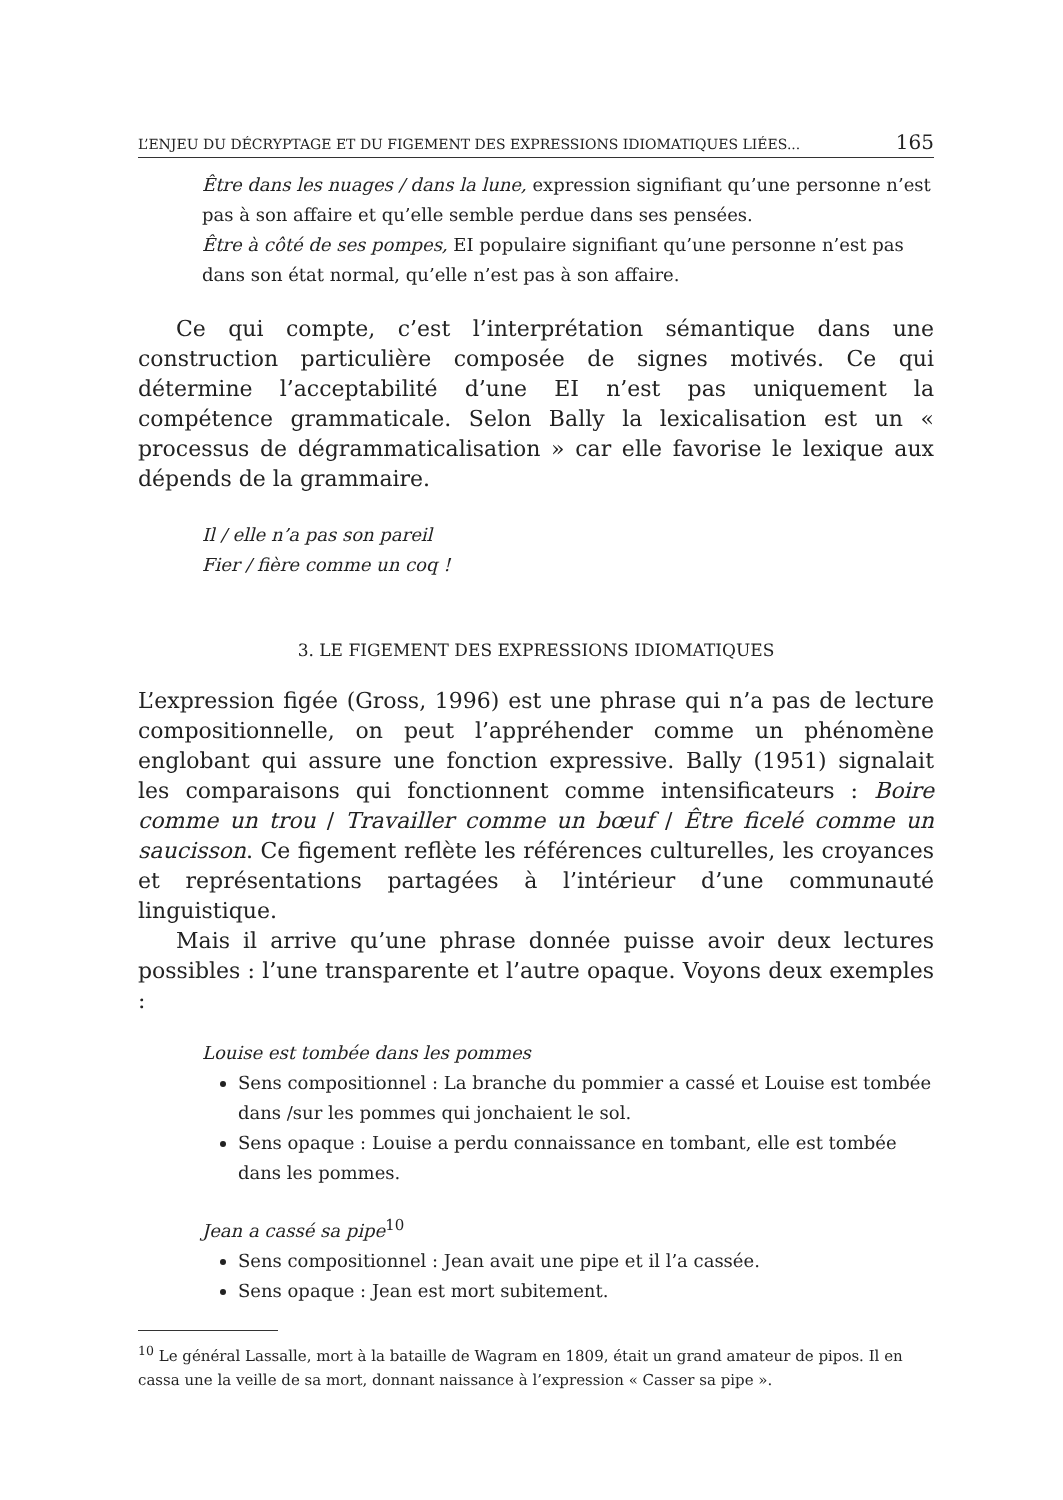L’ENJEU DU DÉCRYPTAGE ET DU FIGEMENT DES EXPRESSIONS IDIOMATIQUES LIÉES... 165
Être dans les nuages / dans la lune, expression signifiant qu’une personne n’est pas à son affaire et qu’elle semble perdue dans ses pensées.
Être à côté de ses pompes, EI populaire signifiant qu’une personne n’est pas dans son état normal, qu’elle n’est pas à son affaire.
Ce qui compte, c’est l’interprétation sémantique dans une construction particulière composée de signes motivés. Ce qui détermine l’acceptabilité d’une EI n’est pas uniquement la compétence grammaticale. Selon Bally la lexicalisation est un « processus de dégrammaticalisation » car elle favorise le lexique aux dépends de la grammaire.
Il / elle n’a pas son pareil
Fier / fière comme un coq !
3. LE FIGEMENT DES EXPRESSIONS IDIOMATIQUES
L’expression figée (Gross, 1996) est une phrase qui n’a pas de lecture compositionnelle, on peut l’appréhender comme un phénomène englobant qui assure une fonction expressive. Bally (1951) signalait les comparaisons qui fonctionnent comme intensificateurs : Boire comme un trou / Travailler comme un bœuf / Être ficelé comme un saucisson. Ce figement reflète les références culturelles, les croyances et représentations partagées à l’intérieur d’une communauté linguistique.
Mais il arrive qu’une phrase donnée puisse avoir deux lectures possibles : l’une transparente et l’autre opaque. Voyons deux exemples :
Louise est tombée dans les pommes
Sens compositionnel : La branche du pommier a cassé et Louise est tombée dans /sur les pommes qui jonchaient le sol.
Sens opaque : Louise a perdu connaissance en tombant, elle est tombée dans les pommes.
Jean a cassé sa pipe<sup>10</sup>
Sens compositionnel : Jean avait une pipe et il l’a cassée.
Sens opaque : Jean est mort subitement.
<sup>10</sup> Le général Lassalle, mort à la bataille de Wagram en 1809, était un grand amateur de pipos. Il en cassa une la veille de sa mort, donnant naissance à l’expression « Casser sa pipe ».